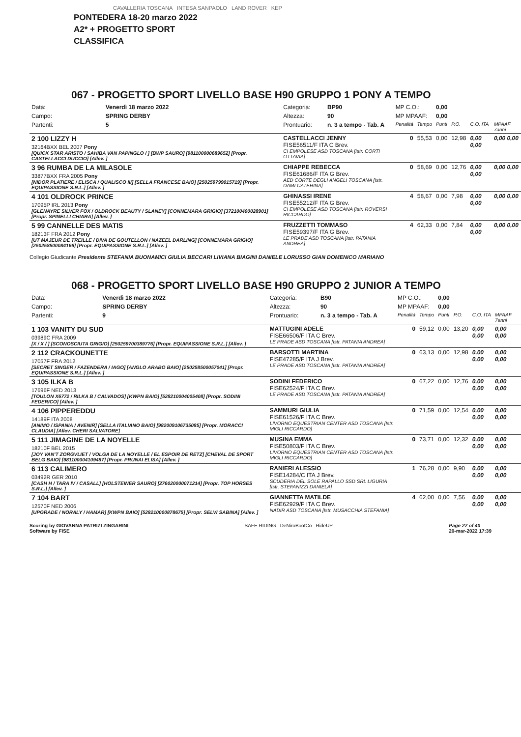CAVALLERIA TOSCANA INTESA SANPAOLO LAND ROVER KEP
PONTEDERA 18-20 marzo 2022
A2* + PROGETTO SPORT
CLASSIFICA
067 - PROGETTO SPORT LIVELLO BASE H90 GRUPPO 1 PONY A TEMPO
| Data: | Venerdì 18 marzo 2022 | Categoria: | BP90 | MP C.O.: | | 0,00 | | | |
| Campo: | SPRING DERBY | Altezza: | 90 | MP MPAAF: | | 0,00 | | | |
| Partenti: | 5 | Prontuario: | n. 3 a tempo - Tab. A | Penalità | Tempo | Punti | P.O. | C.O. ITA | MPAAF 7anni |
| 2 100 LIZZY H 32164BXX BEL 2007 Pony [QUICK STAR ARISTO / SAHIBA VAN PAPINGLO / ] [BWP SAURO] [981100000689652] [Propr. CASTELLACCI DUCCIO] [Allev. ] | | CASTELLACCI JENNY FISE56511/F ITA C Brev. CI EMPOLESE ASD TOSCANA [Istr. CORTI OTTAVIA] | | 0 | 55,53 | 0,00 | 12,98 | 0,00 0,00 | 0,00 0,00 |
| 3 96 RUMBA DE LA MILASOLE 33877BXX FRA 2005 Pony [NIDOR PLATIERE / ELISCA / QUALISCO III] [SELLA FRANCESE BAIO] [250259799015719] [Propr. EQUIPASSIONE S.R.L.] [Allev. ] | | CHIAPPE REBECCA FISE61686/F ITA G Brev. AED CORTE DEGLI ANGELI TOSCANA [Istr. DAMI CATERINA] | | 0 | 58,69 | 0,00 | 12,76 | 0,00 0,00 | 0,00 0,00 |
| 4 101 OLDROCK PRINCE 17095P IRL 2013 Pony [GLENAYRE SILVER FOX / OLDROCK BEAUTY / SLANEY] [CONNEMARA GRIGIO] [372100400028901] [Propr. SPINELLI CHIARA] [Allev. ] | | GHINASSI IRENE FISE55212/F ITA G Brev. CI EMPOLESE ASD TOSCANA [Istr. ROVERSI RICCARDO] | | 4 | 58,67 | 0,00 | 7,98 | 0,00 0,00 | 0,00 0,00 |
| 5 99 CANNELLE DES MATIS 18213F FRA 2012 Pony [UT MAJEUR DE TREILLE / DIVA DE GOUTELLON / NAZEEL DARLING] [CONNEMARA GRIGIO] [250258500084166] [Propr. EQUIPASSIONE S.R.L.] [Allev. ] | | FRUZZETTI TOMMASO FISE59397/F ITA G Brev. LE PRADE ASD TOSCANA [Istr. PATANIA ANDREA] | | 4 | 62,33 | 0,00 | 7,84 | 0,00 0,00 | 0,00 0,00 |
Collegio Giudicante Presidente STEFANIA BUONAMICI GIULIA BECCARI LIVIANA BIAGINI DANIELE LORUSSO GIAN DOMENICO MARIANO
068 - PROGETTO SPORT LIVELLO BASE H90 GRUPPO 2 JUNIOR A TEMPO
| Data: | Venerdì 18 marzo 2022 | Categoria: | B90 | MP C.O.: | | 0,00 | | | |
| Campo: | SPRING DERBY | Altezza: | 90 | MP MPAAF: | | 0,00 | | | |
| Partenti: | 9 | Prontuario: | n. 3 a tempo - Tab. A | Penalità | Tempo | Punti | P.O. | C.O. ITA | MPAAF 7anni |
| 1 103 VANITY DU SUD 03989C FRA 2009 [X / X / ] [SCONOSCIUTA GRIGIO] [250259700389776] [Propr. EQUIPASSIONE S.R.L.] [Allev. ] | | MATTUGINI ADELE FISE66506/F ITA C Brev. LE PRADE ASD TOSCANA [Istr. PATANIA ANDREA] | | 0 | 59,12 | 0,00 | 13,20 | 0,00 0,00 | 0,00 0,00 |
| 2 112 CRACKOUNETTE 17057F FRA 2012 [SECRET SINGER / FAZENDERA / IAGO] [ANGLO ARABO BAIO] [250258500057041] [Propr. EQUIPASSIONE S.R.L.] [Allev. ] | | BARSOTTI MARTINA FISE47285/F ITA J Brev. LE PRADE ASD TOSCANA [Istr. PATANIA ANDREA] | | 0 | 63,13 | 0,00 | 12,98 | 0,00 0,00 | 0,00 0,00 |
| 3 105 ILKA B 17696F NED 2013 [TOULON X6772 / RILKA B / CALVADOS] [KWPN BAIO] [528210004005408] [Propr. SODINI FEDERICO] [Allev. ] | | SODINI FEDERICO FISE62524/F ITA C Brev. LE PRADE ASD TOSCANA [Istr. PATANIA ANDREA] | | 0 | 67,22 | 0,00 | 12,76 | 0,00 0,00 | 0,00 0,00 |
| 4 106 PIPPEREDDU 14189F ITA 2008 [ANIMO / ISPANIA / AVENIR] [SELLA ITALIANO BAIO] [982009106735085] [Propr. MORACCI CLAUDIA] [Allev. CHERI SALVATORE] | | SAMMURI GIULIA FISE61526/F ITA C Brev. LIVORNO EQUESTRIAN CENTER ASD TOSCANA [Istr. MIGLI RICCARDO] | | 0 | 71,59 | 0,00 | 12,54 | 0,00 0,00 | 0,00 0,00 |
| 5 111 JIMAGINE DE LA NOYELLE 18210F BEL 2015 [JOY VAN'T ZORGVLIET / VOLGA DE LA NOYELLE / EL ESPOIR DE RETZ] [CHEVAL DE SPORT BELG BAIO] [981100004109487] [Propr. PRUNAI ELISA] [Allev. ] | | MUSINA EMMA FISE50803/F ITA C Brev. LIVORNO EQUESTRIAN CENTER ASD TOSCANA [Istr. MIGLI RICCARDO] | | 0 | 73,71 | 0,00 | 12,32 | 0,00 0,00 | 0,00 0,00 |
| 6 113 CALIMERO 03492R GER 2010 [CASH H / TARA IV / CASALL] [HOLSTEINER SAURO] [276020000071214] [Propr. TOP HORSES S.R.L.] [Allev. ] | | RANIERI ALESSIO FISE14284/C ITA J Brev. SCUDERIA DEL SOLE RAPALLO SSD SRL LIGURIA [Istr. STEFANIZZI DANIELA] | | 1 | 76,28 | 0,00 | 9,90 | 0,00 0,00 | 0,00 0,00 |
| 7 104 BART 12570F NED 2006 [UPGRADE / NORALY / HAMAR] [KWPN BAIO] [528210000878675] [Propr. SELVI SABINA] [Allev. ] | | GIANNETTA MATILDE FISE62929/F ITA C Brev. NADIR ASD TOSCANA [Istr. MUSACCHIA STEFANIA] | | 4 | 62,00 | 0,00 | 7,56 | 0,00 0,00 | 0,00 0,00 |
Scoring by GIOVANNA PATRIZI ZINGARINI
Software by FISE SAFE RIDING DeNiroBootCo RideUP Page 27 of 40
20-mar-2022 17:39